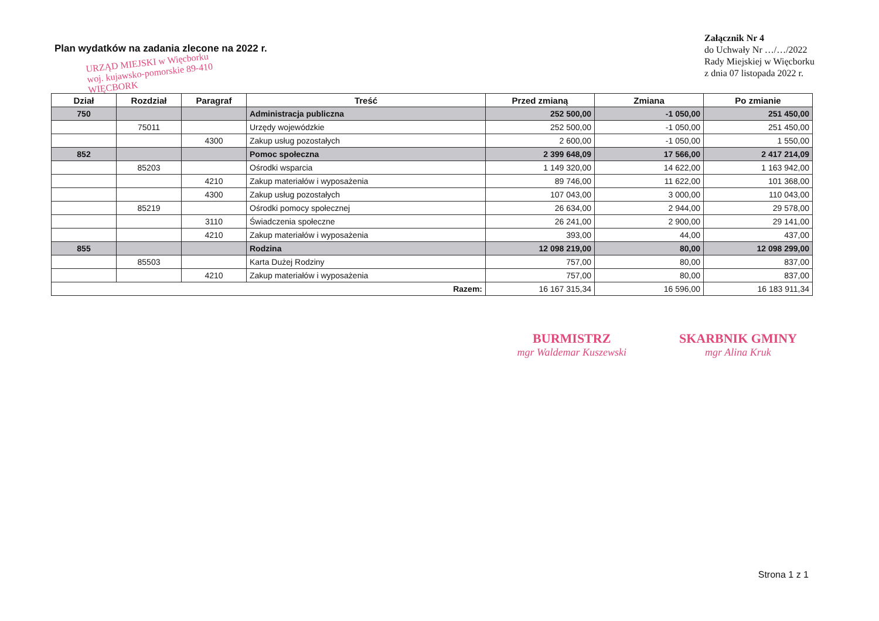Plan wydatków na zadania zlecone na 2022 r.
URZĄD MIEJSKI w Więcborku woj. kujawsko-pomorskie 89-410 WIĘCBORK
Załącznik Nr 4
do Uchwały Nr …/…/2022
Rady Miejskiej w Więcborku
z dnia 07 listopada 2022 r.
| Dział | Rozdział | Paragraf | Treść | Przed zmianą | Zmiana | Po zmianie |
| --- | --- | --- | --- | --- | --- | --- |
| 750 | | | Administracja publiczna | 252 500,00 | -1 050,00 | 251 450,00 |
| | 75011 | | Urzędy wojewódzkie | 252 500,00 | -1 050,00 | 251 450,00 |
| | | 4300 | Zakup usług pozostałych | 2 600,00 | -1 050,00 | 1 550,00 |
| 852 | | | Pomoc społeczna | 2 399 648,09 | 17 566,00 | 2 417 214,09 |
| | 85203 | | Ośrodki wsparcia | 1 149 320,00 | 14 622,00 | 1 163 942,00 |
| | | 4210 | Zakup materiałów i wyposażenia | 89 746,00 | 11 622,00 | 101 368,00 |
| | | 4300 | Zakup usług pozostałych | 107 043,00 | 3 000,00 | 110 043,00 |
| | 85219 | | Ośrodki pomocy społecznej | 26 634,00 | 2 944,00 | 29 578,00 |
| | | 3110 | Świadczenia społeczne | 26 241,00 | 2 900,00 | 29 141,00 |
| | | 4210 | Zakup materiałów i wyposażenia | 393,00 | 44,00 | 437,00 |
| 855 | | | Rodzina | 12 098 219,00 | 80,00 | 12 098 299,00 |
| | 85503 | | Karta Dużej Rodziny | 757,00 | 80,00 | 837,00 |
| | | 4210 | Zakup materiałów i wyposażenia | 757,00 | 80,00 | 837,00 |
| Razem: | | | | 16 167 315,34 | 16 596,00 | 16 183 911,34 |
BURMISTRZ
mgr Waldemar Kuszewski
SKARBNIK GMINY
mgr Alina Kruk
Strona 1 z 1